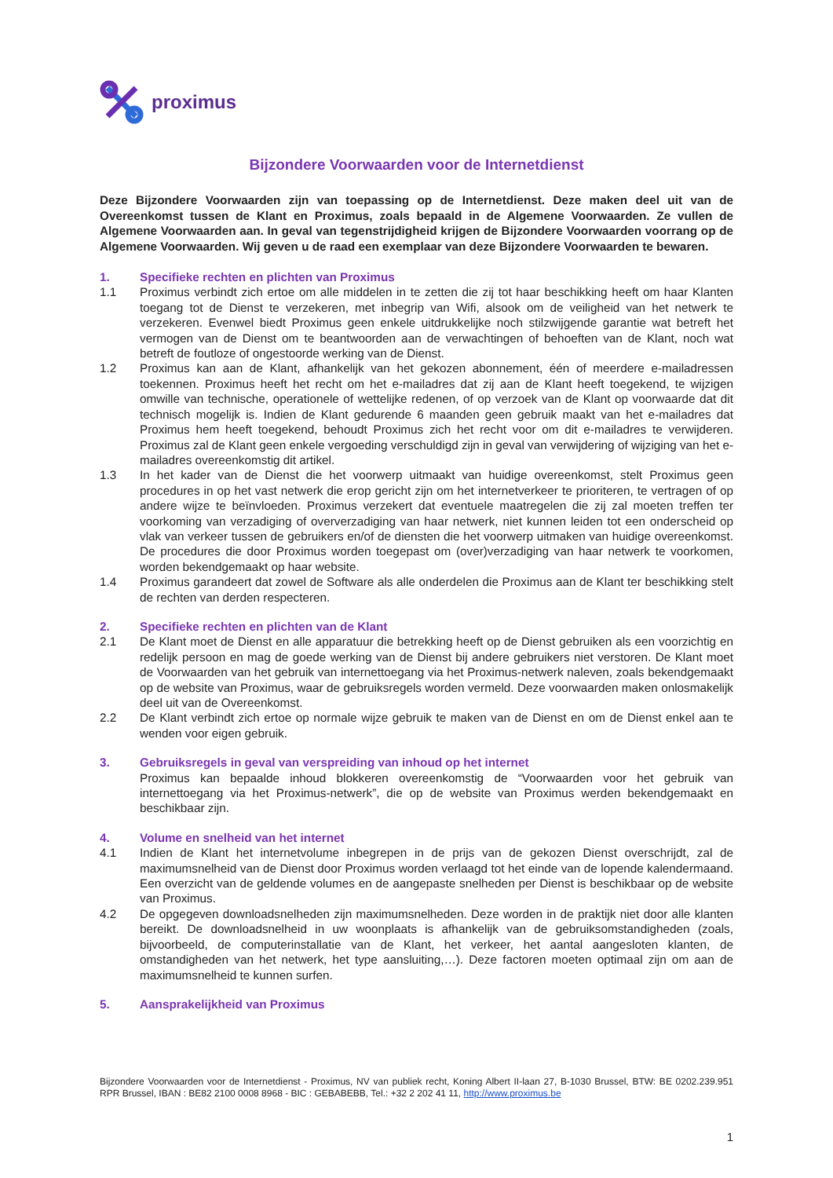proximus
Bijzondere Voorwaarden voor de Internetdienst
Deze Bijzondere Voorwaarden zijn van toepassing op de Internetdienst. Deze maken deel uit van de Overeenkomst tussen de Klant en Proximus, zoals bepaald in de Algemene Voorwaarden. Ze vullen de Algemene Voorwaarden aan. In geval van tegenstrijdigheid krijgen de Bijzondere Voorwaarden voorrang op de Algemene Voorwaarden. Wij geven u de raad een exemplaar van deze Bijzondere Voorwaarden te bewaren.
1. Specifieke rechten en plichten van Proximus
1.1 Proximus verbindt zich ertoe om alle middelen in te zetten die zij tot haar beschikking heeft om haar Klanten toegang tot de Dienst te verzekeren, met inbegrip van Wifi, alsook om de veiligheid van het netwerk te verzekeren. Evenwel biedt Proximus geen enkele uitdrukkelijke noch stilzwijgende garantie wat betreft het vermogen van de Dienst om te beantwoorden aan de verwachtingen of behoeften van de Klant, noch wat betreft de foutloze of ongestoorde werking van de Dienst.
1.2 Proximus kan aan de Klant, afhankelijk van het gekozen abonnement, één of meerdere e-mailadressen toekennen. Proximus heeft het recht om het e-mailadres dat zij aan de Klant heeft toegekend, te wijzigen omwille van technische, operationele of wettelijke redenen, of op verzoek van de Klant op voorwaarde dat dit technisch mogelijk is. Indien de Klant gedurende 6 maanden geen gebruik maakt van het e-mailadres dat Proximus hem heeft toegekend, behoudt Proximus zich het recht voor om dit e-mailadres te verwijderen. Proximus zal de Klant geen enkele vergoeding verschuldigd zijn in geval van verwijdering of wijziging van het e-mailadres overeenkomstig dit artikel.
1.3 In het kader van de Dienst die het voorwerp uitmaakt van huidige overeenkomst, stelt Proximus geen procedures in op het vast netwerk die erop gericht zijn om het internetverkeer te prioriteren, te vertragen of op andere wijze te beïnvloeden. Proximus verzekert dat eventuele maatregelen die zij zal moeten treffen ter voorkoming van verzadiging of oververzadiging van haar netwerk, niet kunnen leiden tot een onderscheid op vlak van verkeer tussen de gebruikers en/of de diensten die het voorwerp uitmaken van huidige overeenkomst. De procedures die door Proximus worden toegepast om (over)verzadiging van haar netwerk te voorkomen, worden bekendgemaakt op haar website.
1.4 Proximus garandeert dat zowel de Software als alle onderdelen die Proximus aan de Klant ter beschikking stelt de rechten van derden respecteren.
2. Specifieke rechten en plichten van de Klant
2.1 De Klant moet de Dienst en alle apparatuur die betrekking heeft op de Dienst gebruiken als een voorzichtig en redelijk persoon en mag de goede werking van de Dienst bij andere gebruikers niet verstoren. De Klant moet de Voorwaarden van het gebruik van internettoegang via het Proximus-netwerk naleven, zoals bekendgemaakt op de website van Proximus, waar de gebruiksregels worden vermeld. Deze voorwaarden maken onlosmakelijk deel uit van de Overeenkomst.
2.2 De Klant verbindt zich ertoe op normale wijze gebruik te maken van de Dienst en om de Dienst enkel aan te wenden voor eigen gebruik.
3. Gebruiksregels in geval van verspreiding van inhoud op het internet
Proximus kan bepaalde inhoud blokkeren overeenkomstig de “Voorwaarden voor het gebruik van internettoegang via het Proximus-netwerk”, die op de website van Proximus werden bekendgemaakt en beschikbaar zijn.
4. Volume en snelheid van het internet
4.1 Indien de Klant het internetvolume inbegrepen in de prijs van de gekozen Dienst overschrijdt, zal de maximumsnelheid van de Dienst door Proximus worden verlaagd tot het einde van de lopende kalendermaand. Een overzicht van de geldende volumes en de aangepaste snelheden per Dienst is beschikbaar op de website van Proximus.
4.2 De opgegeven downloadsnelheden zijn maximumsnelheden. Deze worden in de praktijk niet door alle klanten bereikt. De downloadsnelheid in uw woonplaats is afhankelijk van de gebruiksomstandigheden (zoals, bijvoorbeeld, de computerinstallatie van de Klant, het verkeer, het aantal aangesloten klanten, de omstandigheden van het netwerk, het type aansluiting,…). Deze factoren moeten optimaal zijn om aan de maximumsnelheid te kunnen surfen.
5. Aansprakelijkheid van Proximus
Bijzondere Voorwaarden voor de Internetdienst - Proximus, NV van publiek recht, Koning Albert II-laan 27, B-1030 Brussel, BTW: BE 0202.239.951 RPR Brussel, IBAN : BE82 2100 0008 8968 - BIC : GEBABEBB, Tel.: +32 2 202 41 11, http://www.proximus.be
1